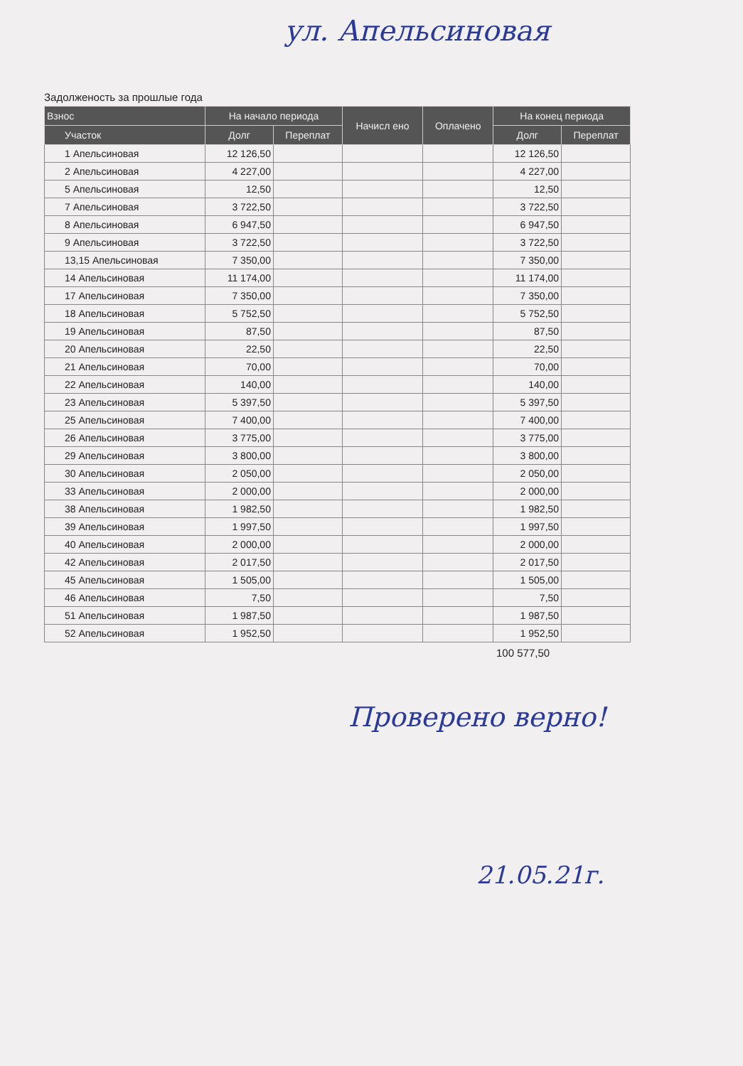ул. Апельсиновая
Задолженость за прошлые года
| Взнос | На начало периода | | Начисл ено | Оплачено | На конец периода | |
| --- | --- | --- | --- | --- | --- | --- |
| Участок | Долг | Переплат | | | Долг | Переплат |
| 1 Апельсиновая | 12 126,50 | | | | 12 126,50 | |
| 2 Апельсиновая | 4 227,00 | | | | 4 227,00 | |
| 5 Апельсиновая | 12,50 | | | | 12,50 | |
| 7 Апельсиновая | 3 722,50 | | | | 3 722,50 | |
| 8 Апельсиновая | 6 947,50 | | | | 6 947,50 | |
| 9 Апельсиновая | 3 722,50 | | | | 3 722,50 | |
| 13,15 Апельсиновая | 7 350,00 | | | | 7 350,00 | |
| 14 Апельсиновая | 11 174,00 | | | | 11 174,00 | |
| 17 Апельсиновая | 7 350,00 | | | | 7 350,00 | |
| 18 Апельсиновая | 5 752,50 | | | | 5 752,50 | |
| 19 Апельсиновая | 87,50 | | | | 87,50 | |
| 20 Апельсиновая | 22,50 | | | | 22,50 | |
| 21 Апельсиновая | 70,00 | | | | 70,00 | |
| 22 Апельсиновая | 140,00 | | | | 140,00 | |
| 23 Апельсиновая | 5 397,50 | | | | 5 397,50 | |
| 25 Апельсиновая | 7 400,00 | | | | 7 400,00 | |
| 26 Апельсиновая | 3 775,00 | | | | 3 775,00 | |
| 29 Апельсиновая | 3 800,00 | | | | 3 800,00 | |
| 30 Апельсиновая | 2 050,00 | | | | 2 050,00 | |
| 33 Апельсиновая | 2 000,00 | | | | 2 000,00 | |
| 38 Апельсиновая | 1 982,50 | | | | 1 982,50 | |
| 39 Апельсиновая | 1 997,50 | | | | 1 997,50 | |
| 40 Апельсиновая | 2 000,00 | | | | 2 000,00 | |
| 42 Апельсиновая | 2 017,50 | | | | 2 017,50 | |
| 45 Апельсиновая | 1 505,00 | | | | 1 505,00 | |
| 46 Апельсиновая | 7,50 | | | | 7,50 | |
| 51 Апельсиновая | 1 987,50 | | | | 1 987,50 | |
| 52 Апельсиновая | 1 952,50 | | | | 1 952,50 | |
100 577,50
Проверено верно!
21.05.21г.